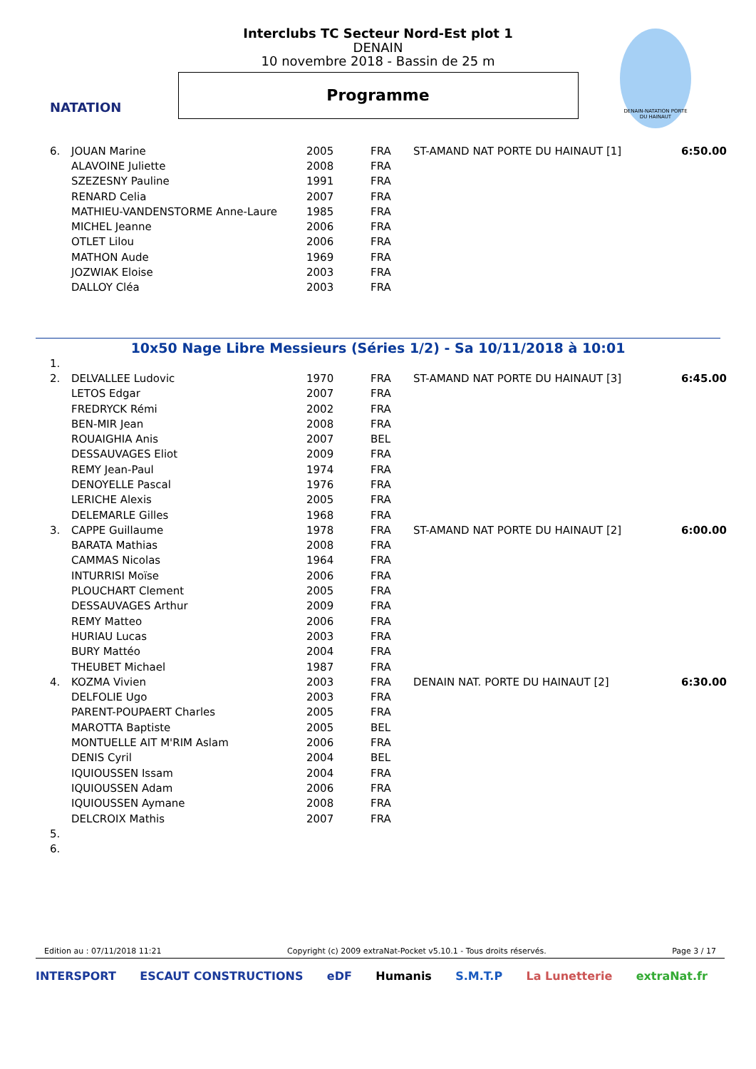NATATION
DENAIN-NATATION PORTE DU HAINAUT
Interclubs TC Secteur Nord-Est plot 1
DENAIN
10 novembre 2018 - Bassin de 25 m
Programme
| 6. | JOUAN Marine | 2005 | FRA | ST-AMAND NAT PORTE DU HAINAUT [1] | 6:50.00 |
| | ALAVOINE Juliette | 2008 | FRA | | |
| | SZEZESNY Pauline | 1991 | FRA | | |
| | RENARD Celia | 2007 | FRA | | |
| | MATHIEU-VANDENSTORME Anne-Laure | 1985 | FRA | | |
| | MICHEL Jeanne | 2006 | FRA | | |
| | OTLET Lilou | 2006 | FRA | | |
| | MATHON Aude | 1969 | FRA | | |
| | JOZWIAK Eloise | 2003 | FRA | | |
| | DALLOY Cléa | 2003 | FRA | | |
10x50 Nage Libre Messieurs (Séries 1/2) - Sa 10/11/2018 à 10:01
| 1. | | | | | |
| 2. | DELVALLEE Ludovic | 1970 | FRA | ST-AMAND NAT PORTE DU HAINAUT [3] | 6:45.00 |
| | LETOS Edgar | 2007 | FRA | | |
| | FREDRYCK Rémi | 2002 | FRA | | |
| | BEN-MIR Jean | 2008 | FRA | | |
| | ROUAIGHIA Anis | 2007 | BEL | | |
| | DESSAUVAGES Eliot | 2009 | FRA | | |
| | REMY Jean-Paul | 1974 | FRA | | |
| | DENOYELLE Pascal | 1976 | FRA | | |
| | LERICHE Alexis | 2005 | FRA | | |
| | DELEMARLE Gilles | 1968 | FRA | | |
| 3. | CAPPE Guillaume | 1978 | FRA | ST-AMAND NAT PORTE DU HAINAUT [2] | 6:00.00 |
| | BARATA Mathias | 2008 | FRA | | |
| | CAMMAS Nicolas | 1964 | FRA | | |
| | INTURRISI Moïse | 2006 | FRA | | |
| | PLOUCHART Clement | 2005 | FRA | | |
| | DESSAUVAGES Arthur | 2009 | FRA | | |
| | REMY Matteo | 2006 | FRA | | |
| | HURIAU Lucas | 2003 | FRA | | |
| | BURY Mattéo | 2004 | FRA | | |
| | THEUBET Michael | 1987 | FRA | | |
| 4. | KOZMA Vivien | 2003 | FRA | DENAIN NAT. PORTE DU HAINAUT [2] | 6:30.00 |
| | DELFOLIE Ugo | 2003 | FRA | | |
| | PARENT-POUPAERT Charles | 2005 | FRA | | |
| | MAROTTA Baptiste | 2005 | BEL | | |
| | MONTUELLE AIT M'RIM Aslam | 2006 | FRA | | |
| | DENIS Cyril | 2004 | BEL | | |
| | IQUIOUSSEN Issam | 2004 | FRA | | |
| | IQUIOUSSEN Adam | 2006 | FRA | | |
| | IQUIOUSSEN Aymane | 2008 | FRA | | |
| | DELCROIX Mathis | 2007 | FRA | | |
| 5. | | | | | |
| 6. | | | | | |
Edition au : 07/11/2018 11:21 Copyright (c) 2009 extraNat-Pocket v5.10.1 - Tous droits réservés. Page 3 / 17
INTERSPORT ESCAUT CONSTRUCTIONS eDF Humanis S.M.T.P La Lunetterie extraNat.fr